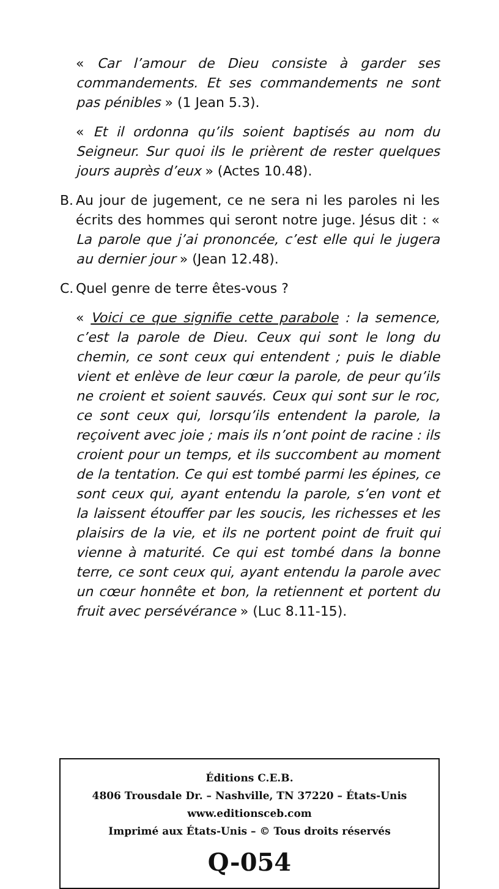« Car l’amour de Dieu consiste à garder ses commandements. Et ses commandements ne sont pas pénibles » (1 Jean 5.3).
« Et il ordonna qu’ils soient baptisés au nom du Seigneur. Sur quoi ils le prièrent de rester quelques jours auprès d’eux » (Actes 10.48).
B.
Au jour de jugement, ce ne sera ni les paroles ni les écrits des hommes qui seront notre juge. Jésus dit : « La parole que j’ai prononcée, c’est elle qui le jugera au dernier jour » (Jean 12.48).
C.
Quel genre de terre êtes-vous ?
« Voici ce que signifie cette parabole : la semence, c’est la parole de Dieu. Ceux qui sont le long du chemin, ce sont ceux qui entendent ; puis le diable vient et enlève de leur cœur la parole, de peur qu’ils ne croient et soient sauvés. Ceux qui sont sur le roc, ce sont ceux qui, lorsqu’ils entendent la parole, la reçoivent avec joie ; mais ils n’ont point de racine : ils croient pour un temps, et ils succombent au moment de la tentation. Ce qui est tombé parmi les épines, ce sont ceux qui, ayant entendu la parole, s’en vont et la laissent étouffer par les soucis, les richesses et les plaisirs de la vie, et ils ne portent point de fruit qui vienne à maturité. Ce qui est tombé dans la bonne terre, ce sont ceux qui, ayant entendu la parole avec un cœur honnête et bon, la retiennent et portent du fruit avec persévérance » (Luc 8.11-15).
Éditions C.E.B.
4806 Trousdale Dr. – Nashville, TN 37220 – États-Unis
www.editionsceb.com
Imprimé aux États-Unis – © Tous droits réservés
Q-054